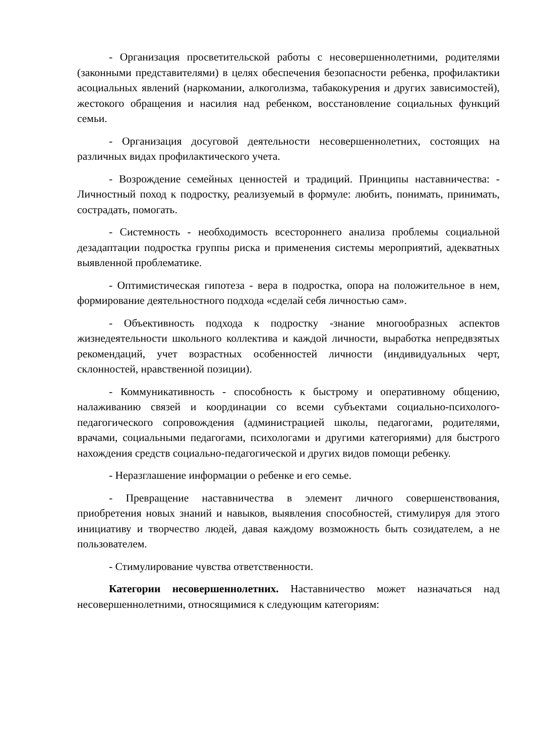- Организация просветительской работы с несовершеннолетними, родителями (законными представителями) в целях обеспечения безопасности ребенка, профилактики асоциальных явлений (наркомании, алкоголизма, табакокурения и других зависимостей), жестокого обращения и насилия над ребенком, восстановление социальных функций семьи.
- Организация досуговой деятельности несовершеннолетних, состоящих на различных видах профилактического учета.
- Возрождение семейных ценностей и традиций. Принципы наставничества: - Личностный поход к подростку, реализуемый в формуле: любить, понимать, принимать, сострадать, помогать.
- Системность - необходимость всестороннего анализа проблемы социальной дезадаптации подростка группы риска и применения системы мероприятий, адекватных выявленной проблематике.
- Оптимистическая гипотеза - вера в подростка, опора на положительное в нем, формирование деятельностного подхода «сделай себя личностью сам».
- Объективность подхода к подростку -знание многообразных аспектов жизнедеятельности школьного коллектива и каждой личности, выработка непредвзятых рекомендаций, учет возрастных особенностей личности (индивидуальных черт, склонностей, нравственной позиции).
- Коммуникативность - способность к быстрому и оперативному общению, налаживанию связей и координации со всеми субъектами социально-психолого-педагогического сопровождения (администрацией школы, педагогами, родителями, врачами, социальными педагогами, психологами и другими категориями) для быстрого нахождения средств социально-педагогической и других видов помощи ребенку.
- Неразглашение информации о ребенке и его семье.
- Превращение наставничества в элемент личного совершенствования, приобретения новых знаний и навыков, выявления способностей, стимулируя для этого инициативу и творчество людей, давая каждому возможность быть созидателем, а не пользователем.
- Стимулирование чувства ответственности.
Категории несовершеннолетних. Наставничество может назначаться над несовершеннолетними, относящимися к следующим категориям: